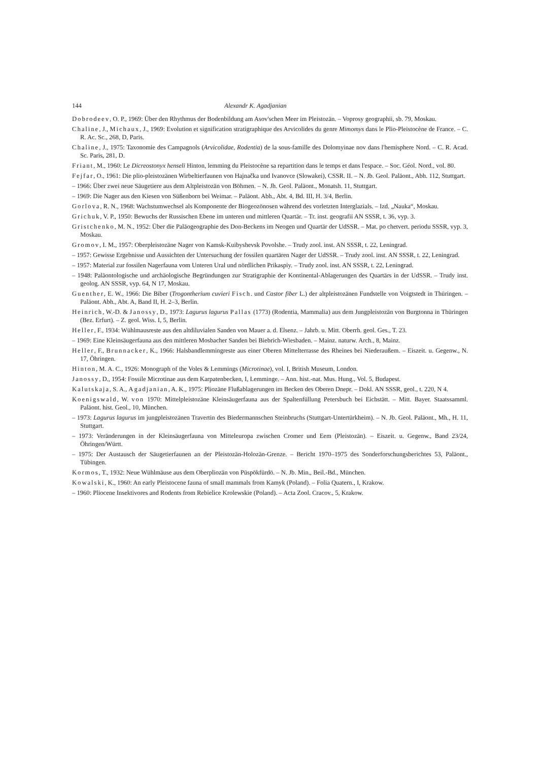144 Alexandr K. Agadjanian
Dobrodeev, O. P., 1969: Über den Rhythmus der Bodenbildung am Asov'schen Meer im Pleistozän. – Voprosy geographii, sb. 79, Moskau.
Chaline, J., Michaux, J., 1969: Evolution et signification stratigraphique des Arvicolides du genre Mimomys dans le Plio-Pleistocène de France. – C. R. Ac. Sc., 268, D, Paris.
Chaline, J., 1975: Taxonomie des Campagnols (Arvicolidae, Rodentia) de la sous-famille des Dolomyinae nov dans l'hemisphere Nord. – C. R. Acad. Sc. Paris, 281, D.
Friant, M., 1960: Le Dicreostonyx henseli Hinton, lemming du Pleistocène sa repartition dans le temps et dans l'espace. – Soc. Géol. Nord., vol. 80.
Fejfar, O., 1961: Die plio-pleistozänen Wirbeltierfaunen von Hajnačka und Ivanovce (Slowakei), CSSR. II. – N. Jb. Geol. Paläont., Abh. 112, Stuttgart.
– 1966: Über zwei neue Säugetiere aus dem Altpleistozän von Böhmen. – N. Jh. Geol. Paläont., Monatsh. 11, Stuttgart.
– 1969: Die Nager aus den Kiesen von Süßenborn bei Weimar. – Paläont. Abh., Abt. 4, Bd. III, H. 3/4, Berlin.
Gorlova, R. N., 1968: Wachstumwechsel als Komponente der Biogeozönosen während des vorletzten Interglazials. – Izd. „Nauka“, Moskau.
Grichuk, V. P., 1950: Bewuchs der Russischen Ebene im unteren und mittleren Quartär. – Tr. inst. geografii AN SSSR, t. 36, vyp. 3.
Gristchenko, M. N., 1952: Über die Paläogeographie des Don-Beckens im Neogen und Quartär der UdSSR. – Mat. po chetvert. periodu SSSR, vyp. 3, Moskau.
Gromov, I. M., 1957: Oberpleistozäne Nager von Kamsk-Kuibyshevsk Povolshe. – Trudy zool. inst. AN SSSR, t. 22, Leningrad.
– 1957: Gewisse Ergebnisse und Aussichten der Untersuchung der fossilen quartären Nager der UdSSR. – Trudy zool. inst. AN SSSR, t. 22, Leningrad.
– 1957: Material zur fossilen Nagerfauna vom Unteren Ural und nördlichen Prikaspiy. – Trudy zool. inst. AN SSSR, t. 22, Leningrad.
– 1948: Paläontologische und archäologische Begründungen zur Stratigraphie der Kontinental-Ablagerungen des Quartärs in der UdSSR. – Trudy inst. geolog. AN SSSR, vyp. 64, N 17, Moskau.
Guenther, E. W., 1966: Die Biber (Trogontherium cuvieri Fisch. und Castor fiber L.) der altpleistozänen Fundstelle von Voigtstedt in Thüringen. – Paläont. Abh., Abt. A, Band II, H. 2–3, Berlin.
Heinrich, W.-D. & Janossy, D., 1973: Lagurus lagurus Pallas (1773) (Rodentia, Mammalia) aus dem Jungpleistozän von Burgtonna in Thüringen (Bez. Erfurt). – Z. geol. Wiss. I, 5, Berlin.
Heller, F., 1934: Wühlmausreste aus den altdiluvialen Sanden von Mauer a. d. Elsenz. – Jahrb. u. Mitt. Oberrh. geol. Ges., T. 23.
– 1969: Eine Kleinsäugerfauna aus den mittleren Mosbacher Sanden bei Biebrich-Wiesbaden. – Mainz. naturw. Arch., 8, Mainz.
Heller, F., Brunnacker, K., 1966: Halsbandlemmingreste aus einer Oberen Mittelterrasse des Rheines bei Niederaußem. – Eiszeit. u. Gegenw., N. 17, Öhringen.
Hinton, M. A. C., 1926: Monograph of the Voles & Lemmings (Microtinae), vol. I, British Museum, London.
Janossy, D., 1954: Fossile Microtinae aus dem Karpatenbecken, I, Lemminge. – Ann. hist.-nat. Mus. Hung., Vol. 5, Budapest.
Kalutskaja, S. A., Agadjanian, A. K., 1975: Pliozäne Flußablagerungen im Becken des Oberen Dnepr. – Dokl. AN SSSR, geol., t. 220, N 4.
Koenigswald, W. von 1970: Mittelpleistozäne Kleinsäugerfauna aus der Spaltenfüllung Petersbuch bei Eichstätt. – Mitt. Bayer. Staatssamml. Paläont. hist. Geol., 10, München.
– 1973: Lagurus lagurus im jungpleistozänen Travertin des Biedermannschen Steinbruchs (Stuttgart-Untertürkheim). – N. Jb. Geol. Paläont., Mh., H. 11, Stuttgart.
– 1973: Veränderungen in der Kleinsäugerfauna von Mitteleuropa zwischen Cromer und Eem (Pleistozän). – Eiszeit. u. Gegenw., Band 23/24, Öhringen/Württ.
– 1975: Der Austausch der Säugetierfaunen an der Pleistozän-Holozän-Grenze. – Bericht 1970–1975 des Sonderforschungsberichtes 53, Paläont., Tübingen.
Kormos, T., 1932: Neue Wühlmäuse aus dem Oberpliozän von Püspökfürdö. – N. Jb. Min., Beil.-Bd., München.
Kowalski, K., 1960: An early Pleistocene fauna of small mammals from Kamyk (Poland). – Folia Quatern., I, Krakow.
– 1960: Pliocene Insektivores and Rodents from Rebielice Krolewskie (Poland). – Acta Zool. Cracov., 5, Krakow.